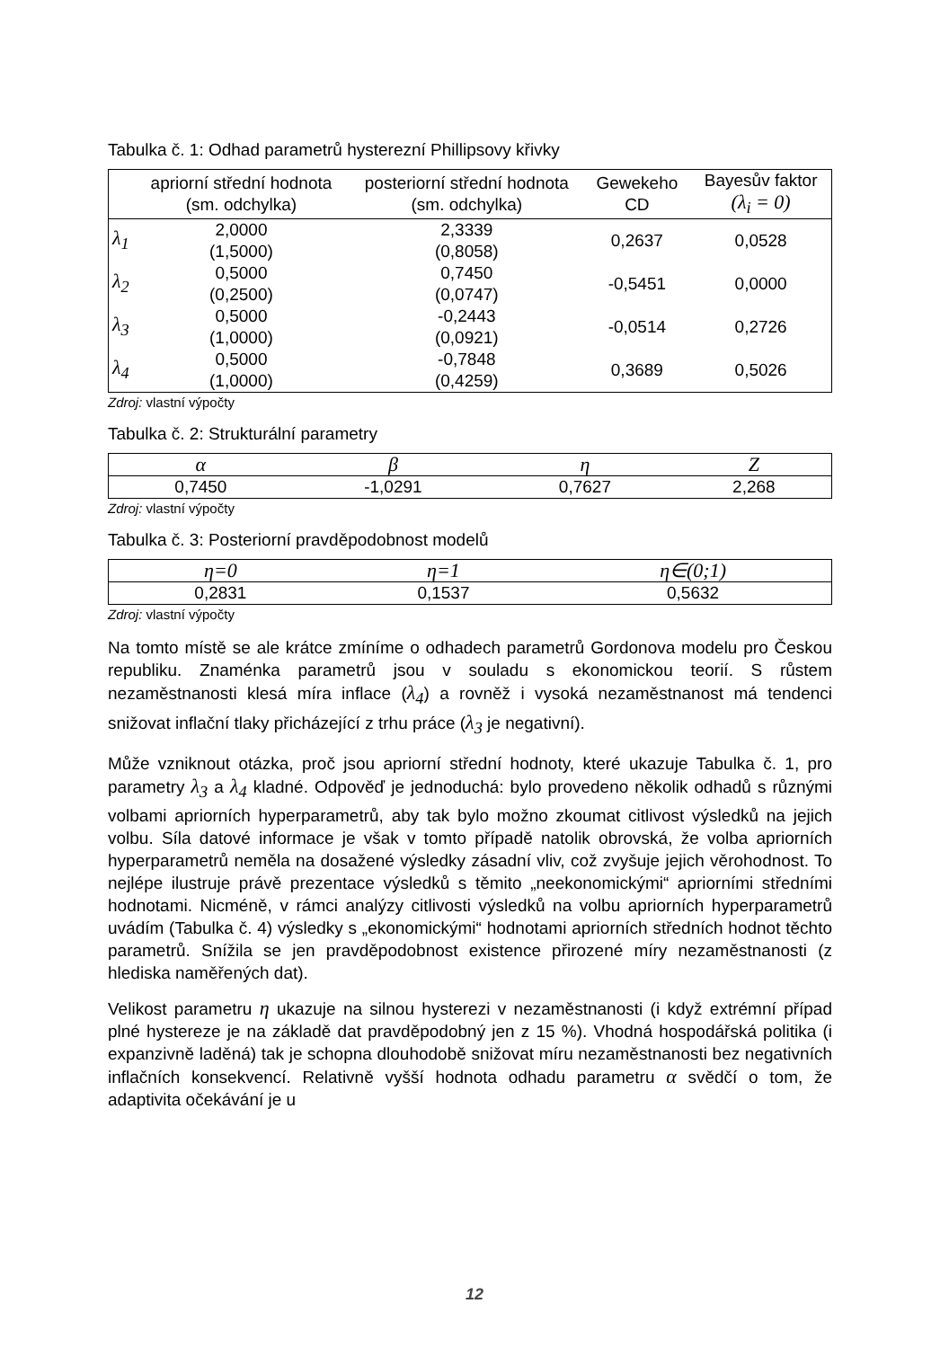Tabulka č. 1: Odhad parametrů hysterezní Phillipsovy křivky
| | apriorní střední hodnota (sm. odchylka) | posteriorní střední hodnota (sm. odchylka) | Gewekeho CD | Bayesův faktor (λ<sub>i</sub> = 0) |
| --- | --- | --- | --- | --- |
| λ<sub>1</sub> | 2,0000 (1,5000) | 2,3339 (0,8058) | 0,2637 | 0,0528 |
| λ<sub>2</sub> | 0,5000 (0,2500) | 0,7450 (0,0747) | -0,5451 | 0,0000 |
| λ<sub>3</sub> | 0,5000 (1,0000) | -0,2443 (0,0921) | -0,0514 | 0,2726 |
| λ<sub>4</sub> | 0,5000 (1,0000) | -0,7848 (0,4259) | 0,3689 | 0,5026 |
Zdroj: vlastní výpočty
Tabulka č. 2: Strukturální parametry
| α | β | η | Z |
| --- | --- | --- | --- |
| 0,7450 | -1,0291 | 0,7627 | 2,268 |
Zdroj: vlastní výpočty
Tabulka č. 3: Posteriorní pravděpodobnost modelů
| η=0 | η=1 | η∈(0;1) |
| --- | --- | --- |
| 0,2831 | 0,1537 | 0,5632 |
Zdroj: vlastní výpočty
Na tomto místě se ale krátce zmíníme o odhadech parametrů Gordonova modelu pro Českou republiku. Znaménka parametrů jsou v souladu s ekonomickou teorií. S růstem nezaměstnanosti klesá míra inflace (λ<sub>4</sub>) a rovněž i vysoká nezaměstnanost má tendenci snižovat inflační tlaky přicházející z trhu práce (λ<sub>3</sub> je negativní).
Může vzniknout otázka, proč jsou apriorní střední hodnoty, které ukazuje Tabulka č. 1, pro parametry λ<sub>3</sub> a λ<sub>4</sub> kladné. Odpověď je jednoduchá: bylo provedeno několik odhadů s různými volbami apriorních hyperparametrů, aby tak bylo možno zkoumat citlivost výsledků na jejich volbu. Síla datové informace je však v tomto případě natolik obrovská, že volba apriorních hyperparametrů neměla na dosažené výsledky zásadní vliv, což zvyšuje jejich věrohodnost. To nejlépe ilustruje právě prezentace výsledků s těmito „neekonomickými“ apriorními středními hodnotami. Nicméně, v rámci analýzy citlivosti výsledků na volbu apriorních hyperparametrů uvádím (Tabulka č. 4) výsledky s „ekonomickými“ hodnotami apriorních středních hodnot těchto parametrů. Snížila se jen pravděpodobnost existence přirozené míry nezaměstnanosti (z hlediska naměřených dat).
Velikost parametru η ukazuje na silnou hysterezi v nezaměstnanosti (i když extrémní případ plné hystereze je na základě dat pravděpodobný jen z 15 %). Vhodná hospodářská politika (i expanzivně laděná) tak je schopna dlouhodobě snižovat míru nezaměstnanosti bez negativních inflačních konsekvencí. Relativně vyšší hodnota odhadu parametru α svědčí o tom, že adaptivita očekávání je u
12